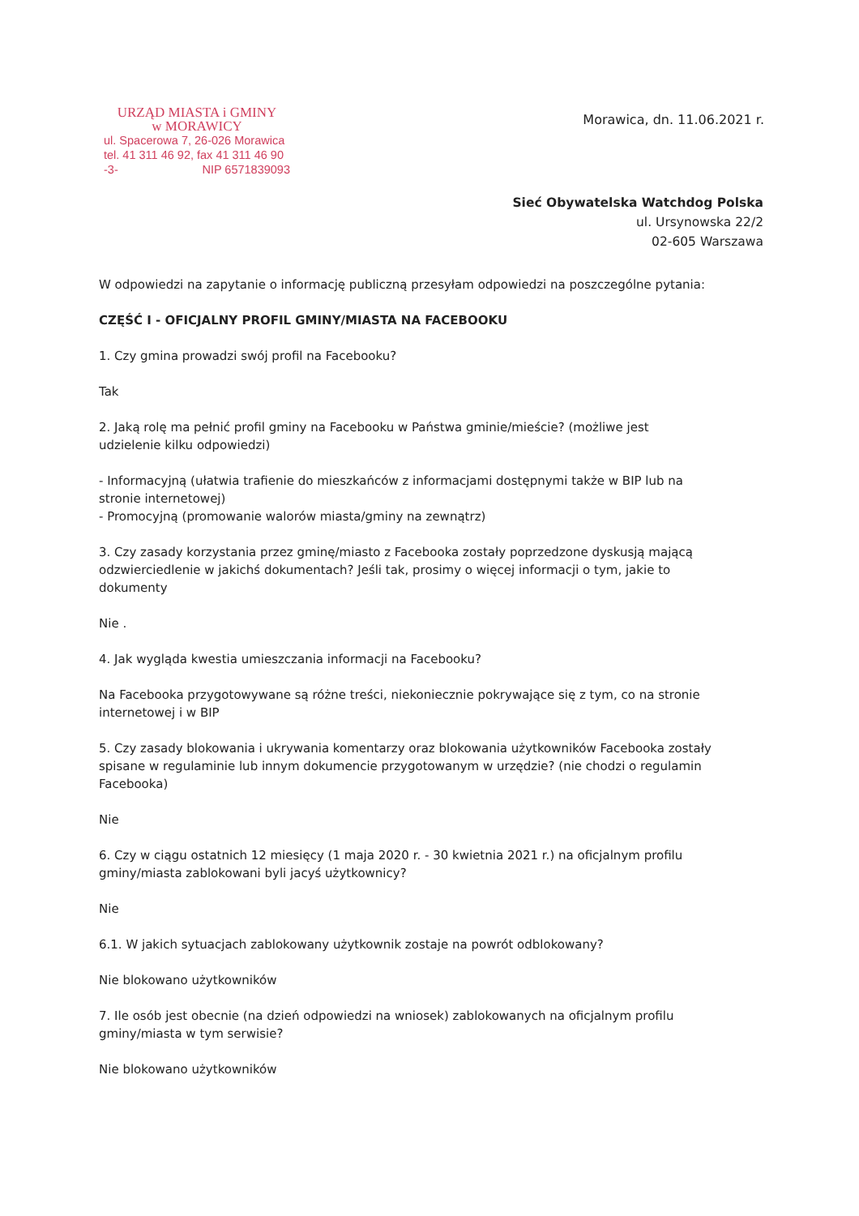URZĄD MIASTA i GMINY
w MORAWICY
ul. Spacerowa 7, 26-026 Morawica
tel. 41 311 46 92, fax 41 311 46 90
-3- NIP 6571839093
Morawica, dn. 11.06.2021 r.
Sieć Obywatelska Watchdog Polska
ul. Ursynowska 22/2
02-605 Warszawa
W odpowiedzi na zapytanie o informację publiczną przesyłam odpowiedzi na poszczególne pytania:
CZĘŚĆ I - OFICJALNY PROFIL GMINY/MIASTA NA FACEBOOKU
1. Czy gmina prowadzi swój profil na Facebooku?
Tak
2. Jaką rolę ma pełnić profil gminy na Facebooku w Państwa gminie/mieście? (możliwe jest udzielenie kilku odpowiedzi)
- Informacyjną (ułatwia trafienie do mieszkańców z informacjami dostępnymi także w BIP lub na stronie internetowej)
- Promocyjną (promowanie walorów miasta/gminy na zewnątrz)
3. Czy zasady korzystania przez gminę/miasto z Facebooka zostały poprzedzone dyskusją mającą odzwierciedlenie w jakichś dokumentach? Jeśli tak, prosimy o więcej informacji o tym, jakie to dokumenty
Nie .
4. Jak wygląda kwestia umieszczania informacji na Facebooku?
Na Facebooka przygotowywane są różne treści, niekoniecznie pokrywające się z tym, co na stronie internetowej i w BIP
5. Czy zasady blokowania i ukrywania komentarzy oraz blokowania użytkowników Facebooka zostały spisane w regulaminie lub innym dokumencie przygotowanym w urzędzie? (nie chodzi o regulamin Facebooka)
Nie
6. Czy w ciągu ostatnich 12 miesięcy (1 maja 2020 r. - 30 kwietnia 2021 r.) na oficjalnym profilu gminy/miasta zablokowani byli jacyś użytkownicy?
Nie
6.1. W jakich sytuacjach zablokowany użytkownik zostaje na powrót odblokowany?
Nie blokowano użytkowników
7. Ile osób jest obecnie (na dzień odpowiedzi na wniosek) zablokowanych na oficjalnym profilu gminy/miasta w tym serwisie?
Nie blokowano użytkowników